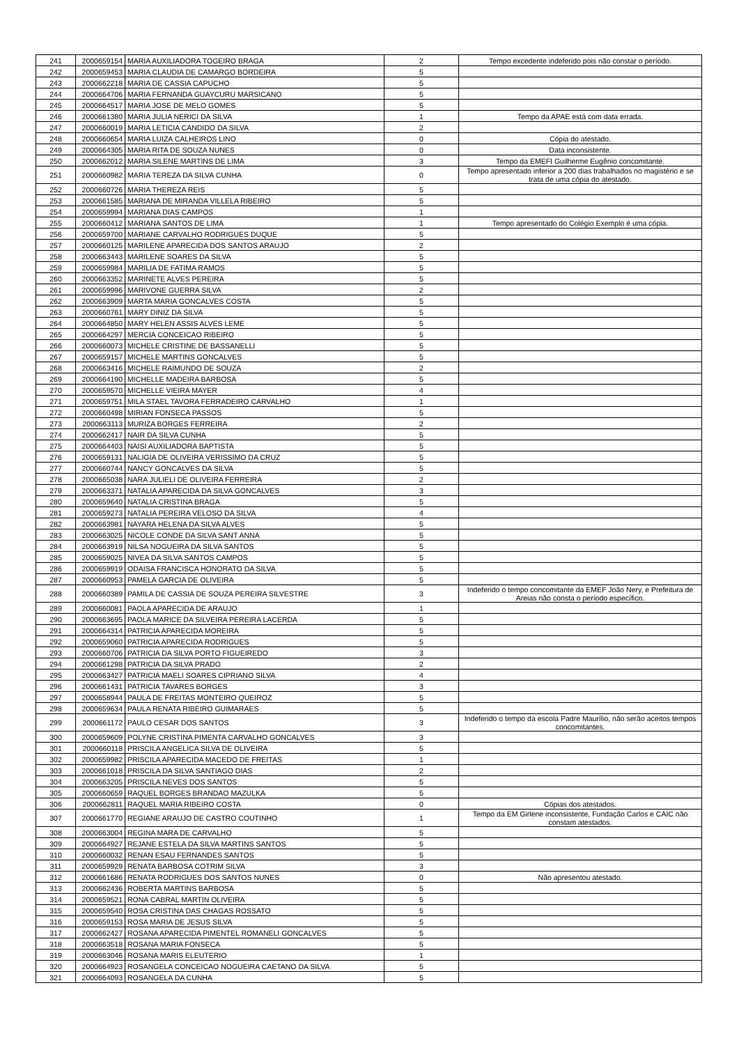| 241 | 2000659154 | MARIA AUXILIADORA TOGEIRO BRAGA | 2 | Tempo excedente indeferido pois não constar o período. |
| 242 | 2000659453 | MARIA CLAUDIA DE CAMARGO BORDEIRA | 5 | |
| 243 | 2000662218 | MARIA DE CASSIA CAPUCHO | 5 | |
| 244 | 2000664706 | MARIA FERNANDA GUAYCURU MARSICANO | 5 | |
| 245 | 2000664517 | MARIA JOSE DE MELO GOMES | 5 | |
| 246 | 2000661380 | MARIA JULIA NERICI DA SILVA | 1 | Tempo da APAE está com data errada. |
| 247 | 2000660019 | MARIA LETICIA CANDIDO DA SILVA | 2 | |
| 248 | 2000660654 | MARIA LUIZA CALHEIROS LINO | 0 | Cópia do atestado. |
| 249 | 2000664305 | MARIA RITA DE SOUZA NUNES | 0 | Data inconsistente. |
| 250 | 2000662012 | MARIA SILENE MARTINS DE LIMA | 3 | Tempo da EMEFI Guilherme Eugênio concomitante. |
| 251 | 2000660982 | MARIA TEREZA DA SILVA CUNHA | 0 | Tempo apresentado inferior a 200 dias trabalhados no magistério e se trata de uma cópia do atestado. |
| 252 | 2000660726 | MARIA THEREZA REIS | 5 | |
| 253 | 2000661585 | MARIANA DE MIRANDA VILLELA RIBEIRO | 5 | |
| 254 | 2000659994 | MARIANA DIAS CAMPOS | 1 | |
| 255 | 2000660412 | MARIANA SANTOS DE LIMA | 1 | Tempo apresentado do Colégio Exemplo é uma cópia. |
| 256 | 2000659700 | MARIANE CARVALHO RODRIGUES DUQUE | 5 | |
| 257 | 2000660125 | MARILENE APARECIDA DOS SANTOS ARAUJO | 2 | |
| 258 | 2000663443 | MARILENE SOARES DA SILVA | 5 | |
| 259 | 2000659984 | MARILIA DE FATIMA RAMOS | 5 | |
| 260 | 2000663352 | MARINETE ALVES PEREIRA | 5 | |
| 261 | 2000659996 | MARIVONE GUERRA SILVA | 2 | |
| 262 | 2000663909 | MARTA MARIA GONCALVES COSTA | 5 | |
| 263 | 2000660761 | MARY DINIZ DA SILVA | 5 | |
| 264 | 2000664850 | MARY HELEN ASSIS ALVES LEME | 5 | |
| 265 | 2000664297 | MERCIA CONCEICAO RIBEIRO | 5 | |
| 266 | 2000660073 | MICHELE CRISTINE DE BASSANELLI | 5 | |
| 267 | 2000659157 | MICHELE MARTINS GONCALVES | 5 | |
| 268 | 2000663416 | MICHELE RAIMUNDO DE SOUZA | 2 | |
| 269 | 2000664190 | MICHELLE MADEIRA BARBOSA | 5 | |
| 270 | 2000659570 | MICHELLE VIEIRA MAYER | 4 | |
| 271 | 2000659751 | MILA STAEL TAVORA FERRADEIRO CARVALHO | 1 | |
| 272 | 2000660498 | MIRIAN FONSECA PASSOS | 5 | |
| 273 | 2000663113 | MURIZA BORGES FERREIRA | 2 | |
| 274 | 2000662417 | NAIR DA SILVA CUNHA | 5 | |
| 275 | 2000664403 | NAISI AUXILIADORA BAPTISTA | 5 | |
| 276 | 2000659131 | NALIGIA DE OLIVEIRA VERISSIMO DA CRUZ | 5 | |
| 277 | 2000660744 | NANCY GONCALVES DA SILVA | 5 | |
| 278 | 2000665038 | NARA JULIELI DE OLIVEIRA FERREIRA | 2 | |
| 279 | 2000663371 | NATALIA APARECIDA DA SILVA GONCALVES | 3 | |
| 280 | 2000659640 | NATALIA CRISTINA BRAGA | 5 | |
| 281 | 2000659273 | NATALIA PEREIRA VELOSO DA SILVA | 4 | |
| 282 | 2000663981 | NAYARA HELENA DA SILVA ALVES | 5 | |
| 283 | 2000663025 | NICOLE CONDE DA SILVA SANT ANNA | 5 | |
| 284 | 2000663919 | NILSA NOGUEIRA DA SILVA SANTOS | 5 | |
| 285 | 2000659025 | NIVEA DA SILVA SANTOS CAMPOS | 5 | |
| 286 | 2000659919 | ODAISA FRANCISCA HONORATO DA SILVA | 5 | |
| 287 | 2000660953 | PAMELA GARCIA DE OLIVEIRA | 5 | |
| 288 | 2000660389 | PAMILA DE CASSIA DE SOUZA PEREIRA SILVESTRE | 3 | Indeferido o tempo concomitante da EMEF João Nery, e Prefeitura de Areias não consta o período específico. |
| 289 | 2000660081 | PAOLA APARECIDA DE ARAUJO | 1 | |
| 290 | 2000663695 | PAOLA MARICE DA SILVEIRA PEREIRA LACERDA | 5 | |
| 291 | 2000664314 | PATRICIA APARECIDA MOREIRA | 5 | |
| 292 | 2000659060 | PATRICIA APARECIDA RODRIGUES | 5 | |
| 293 | 2000660706 | PATRICIA DA SILVA PORTO FIGUEIREDO | 3 | |
| 294 | 2000661298 | PATRICIA DA SILVA PRADO | 2 | |
| 295 | 2000663427 | PATRICIA MAELI SOARES CIPRIANO SILVA | 4 | |
| 296 | 2000661431 | PATRICIA TAVARES BORGES | 3 | |
| 297 | 2000658944 | PAULA DE FREITAS MONTEIRO QUEIROZ | 5 | |
| 298 | 2000659634 | PAULA RENATA RIBEIRO GUIMARAES | 5 | |
| 299 | 2000661172 | PAULO CESAR DOS SANTOS | 3 | Indeferido o tempo da escola Padre Maurílio, não serão aceitos tempos concomitantes. |
| 300 | 2000659609 | POLYNE CRISTINA PIMENTA CARVALHO GONCALVES | 3 | |
| 301 | 2000660118 | PRISCILA ANGELICA SILVA DE OLIVEIRA | 5 | |
| 302 | 2000659982 | PRISCILA APARECIDA MACEDO DE FREITAS | 1 | |
| 303 | 2000661018 | PRISCILA DA SILVA SANTIAGO DIAS | 2 | |
| 304 | 2000663205 | PRISCILA NEVES DOS SANTOS | 5 | |
| 305 | 2000660659 | RAQUEL BORGES BRANDAO MAZULKA | 5 | |
| 306 | 2000662811 | RAQUEL MARIA RIBEIRO COSTA | 0 | Cópias dos atestados. |
| 307 | 2000661770 | REGIANE ARAUJO DE CASTRO COUTINHO | 1 | Tempo da EM Girlene inconsistente, Fundação Carlos e CAIC não constam atestados. |
| 308 | 2000663004 | REGINA MARA DE CARVALHO | 5 | |
| 309 | 2000664927 | REJANE ESTELA DA SILVA MARTINS SANTOS | 5 | |
| 310 | 2000660032 | RENAN ESAU FERNANDES SANTOS | 5 | |
| 311 | 2000659929 | RENATA BARBOSA COTRIM SILVA | 3 | |
| 312 | 2000661686 | RENATA RODRIGUES DOS SANTOS NUNES | 0 | Não apresentou atestado. |
| 313 | 2000662436 | ROBERTA MARTINS BARBOSA | 5 | |
| 314 | 2000659521 | RONA CABRAL MARTIN OLIVEIRA | 5 | |
| 315 | 2000659540 | ROSA CRISTINA DAS CHAGAS ROSSATO | 5 | |
| 316 | 2000659153 | ROSA MARIA DE JESUS SILVA | 5 | |
| 317 | 2000662427 | ROSANA APARECIDA PIMENTEL ROMANELI GONCALVES | 5 | |
| 318 | 2000663518 | ROSANA MARIA FONSECA | 5 | |
| 319 | 2000663046 | ROSANA MARIS ELEUTERIO | 1 | |
| 320 | 2000664923 | ROSANGELA CONCEICAO NOGUEIRA CAETANO DA SILVA | 5 | |
| 321 | 2000664093 | ROSANGELA DA CUNHA | 5 | |